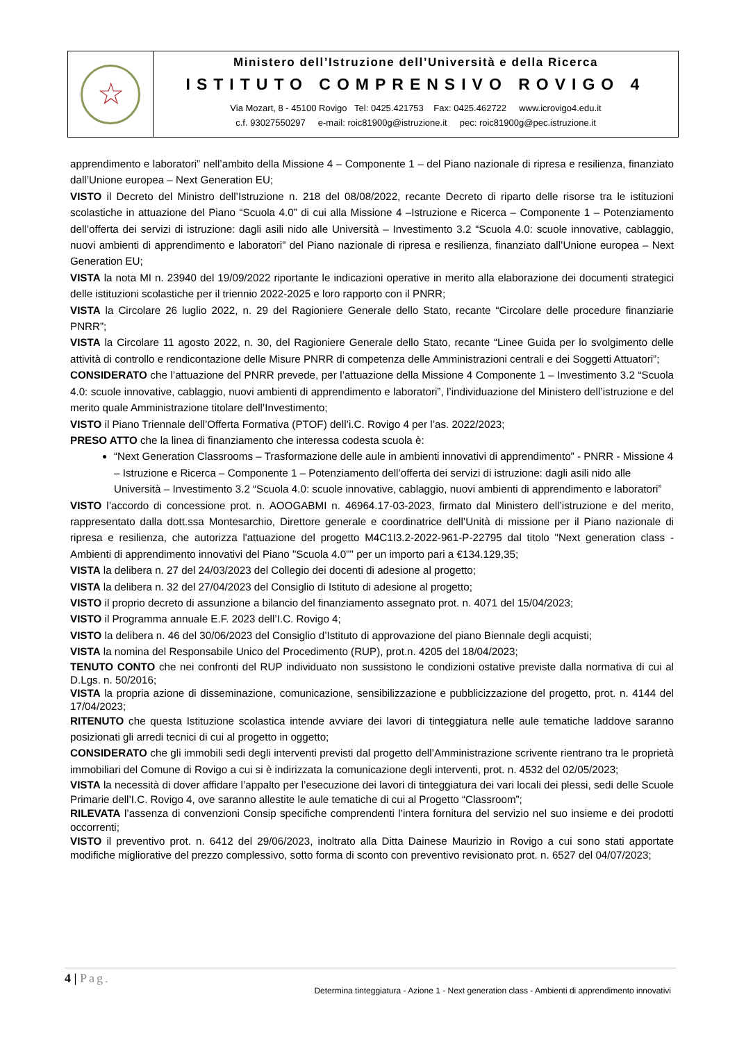☆
Ministero dell’Istruzione dell’Università e della Ricerca
ISTITUTO COMPRENSIVO ROVIGO 4
Via Mozart, 8 - 45100 Rovigo Tel: 0425.421753 Fax: 0425.462722 www.icrovigo4.edu.it
c.f. 93027550297 e-mail: roic81900g@istruzione.it pec: roic81900g@pec.istruzione.it
apprendimento e laboratori” nell’ambito della Missione 4 – Componente 1 – del Piano nazionale di ripresa e resilienza, finanziato dall’Unione europea – Next Generation EU;
VISTO il Decreto del Ministro dell’Istruzione n. 218 del 08/08/2022, recante Decreto di riparto delle risorse tra le istituzioni scolastiche in attuazione del Piano “Scuola 4.0” di cui alla Missione 4 –Istruzione e Ricerca – Componente 1 – Potenziamento dell’offerta dei servizi di istruzione: dagli asili nido alle Università – Investimento 3.2 “Scuola 4.0: scuole innovative, cablaggio, nuovi ambienti di apprendimento e laboratori” del Piano nazionale di ripresa e resilienza, finanziato dall’Unione europea – Next Generation EU;
VISTA la nota MI n. 23940 del 19/09/2022 riportante le indicazioni operative in merito alla elaborazione dei documenti strategici delle istituzioni scolastiche per il triennio 2022-2025 e loro rapporto con il PNRR;
VISTA la Circolare 26 luglio 2022, n. 29 del Ragioniere Generale dello Stato, recante “Circolare delle procedure finanziarie PNRR”;
VISTA la Circolare 11 agosto 2022, n. 30, del Ragioniere Generale dello Stato, recante “Linee Guida per lo svolgimento delle attività di controllo e rendicontazione delle Misure PNRR di competenza delle Amministrazioni centrali e dei Soggetti Attuatori”;
CONSIDERATO che l’attuazione del PNRR prevede, per l’attuazione della Missione 4 Componente 1 – Investimento 3.2 “Scuola 4.0: scuole innovative, cablaggio, nuovi ambienti di apprendimento e laboratori”, l’individuazione del Ministero dell’istruzione e del merito quale Amministrazione titolare dell’Investimento;
VISTO il Piano Triennale dell’Offerta Formativa (PTOF) dell’i.C. Rovigo 4 per l’as. 2022/2023;
PRESO ATTO che la linea di finanziamento che interessa codesta scuola è:
“Next Generation Classrooms – Trasformazione delle aule in ambienti innovativi di apprendimento” - PNRR - Missione 4 – Istruzione e Ricerca – Componente 1 – Potenziamento dell’offerta dei servizi di istruzione: dagli asili nido alle Università – Investimento 3.2 “Scuola 4.0: scuole innovative, cablaggio, nuovi ambienti di apprendimento e laboratori”
VISTO l’accordo di concessione prot. n. AOOGABMI n. 46964.17-03-2023, firmato dal Ministero dell’istruzione e del merito, rappresentato dalla dott.ssa Montesarchio, Direttore generale e coordinatrice dell’Unità di missione per il Piano nazionale di ripresa e resilienza, che autorizza l'attuazione del progetto M4C1I3.2-2022-961-P-22795 dal titolo "Next generation class - Ambienti di apprendimento innovativi del Piano "Scuola 4.0"" per un importo pari a €134.129,35;
VISTA la delibera n. 27 del 24/03/2023 del Collegio dei docenti di adesione al progetto;
VISTA la delibera n. 32 del 27/04/2023 del Consiglio di Istituto di adesione al progetto;
VISTO il proprio decreto di assunzione a bilancio del finanziamento assegnato prot. n. 4071 del 15/04/2023;
VISTO il Programma annuale E.F. 2023 dell’I.C. Rovigo 4;
VISTO la delibera n. 46 del 30/06/2023 del Consiglio d’Istituto di approvazione del piano Biennale degli acquisti;
VISTA la nomina del Responsabile Unico del Procedimento (RUP), prot.n. 4205 del 18/04/2023;
TENUTO CONTO che nei confronti del RUP individuato non sussistono le condizioni ostative previste dalla normativa di cui al D.Lgs. n. 50/2016;
VISTA la propria azione di disseminazione, comunicazione, sensibilizzazione e pubblicizzazione del progetto, prot. n. 4144 del 17/04/2023;
RITENUTO che questa Istituzione scolastica intende avviare dei lavori di tinteggiatura nelle aule tematiche laddove saranno posizionati gli arredi tecnici di cui al progetto in oggetto;
CONSIDERATO che gli immobili sedi degli interventi previsti dal progetto dell’Amministrazione scrivente rientrano tra le proprietà immobiliari del Comune di Rovigo a cui si è indirizzata la comunicazione degli interventi, prot. n. 4532 del 02/05/2023;
VISTA la necessità di dover affidare l’appalto per l’esecuzione dei lavori di tinteggiatura dei vari locali dei plessi, sedi delle Scuole Primarie dell’I.C. Rovigo 4, ove saranno allestite le aule tematiche di cui al Progetto “Classroom”;
RILEVATA l’assenza di convenzioni Consip specifiche comprendenti l’intera fornitura del servizio nel suo insieme e dei prodotti occorrenti;
VISTO il preventivo prot. n. 6412 del 29/06/2023, inoltrato alla Ditta Dainese Maurizio in Rovigo a cui sono stati apportate modifiche migliorative del prezzo complessivo, sotto forma di sconto con preventivo revisionato prot. n. 6527 del 04/07/2023;
4 | Pag.
Determina tinteggiatura - Azione 1 - Next generation class - Ambienti di apprendimento innovativi